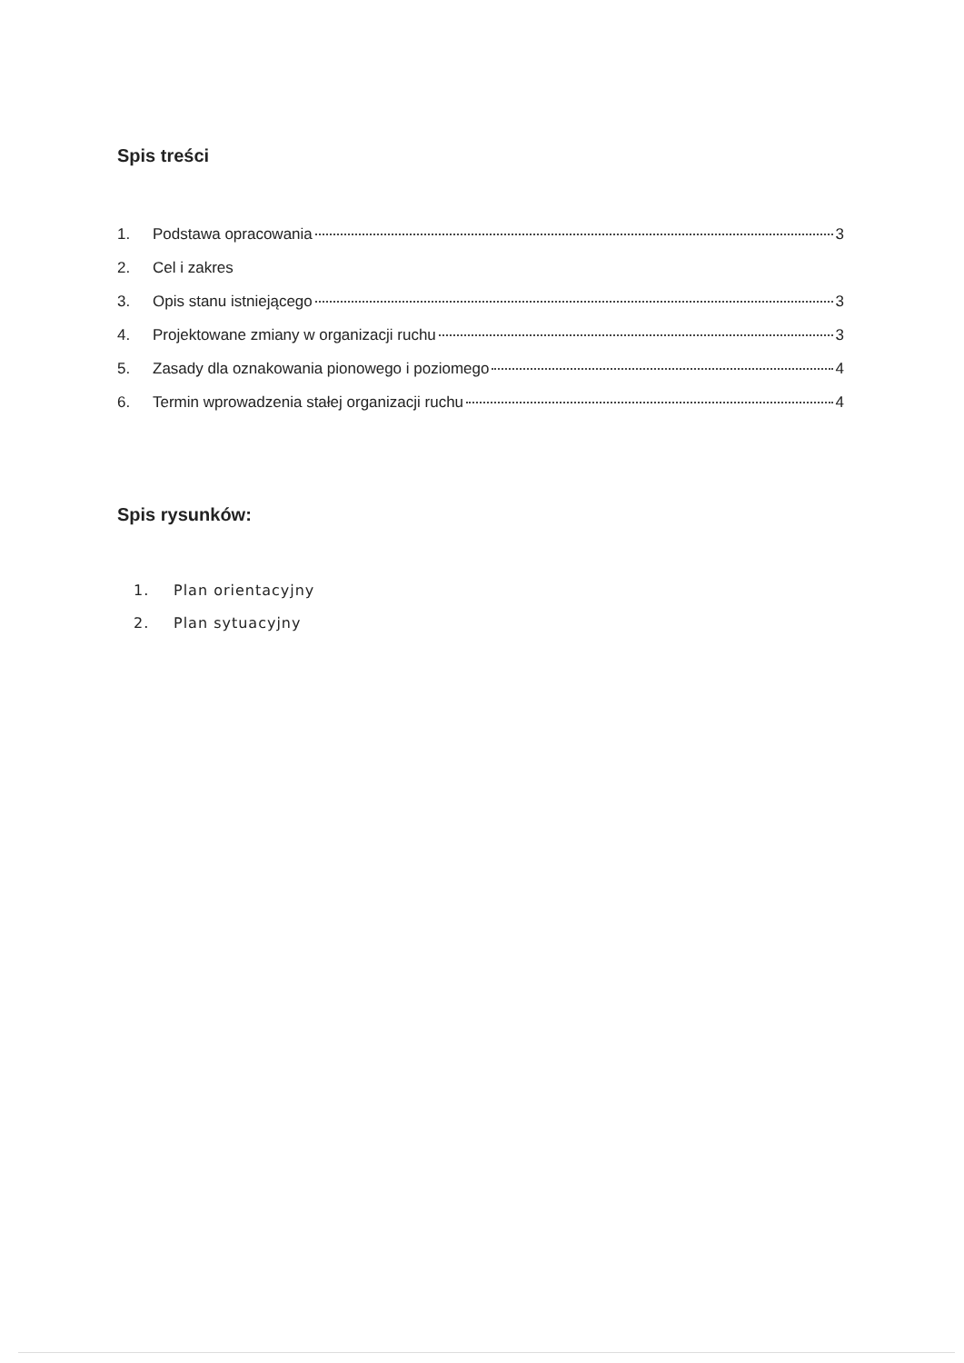Spis treści
1. Podstawa opracowania 3
2. Cel i zakres
3. Opis stanu istniejącego 3
4. Projektowane zmiany w organizacji ruchu 3
5. Zasady dla oznakowania pionowego i poziomego 4
6. Termin wprowadzenia stałej organizacji ruchu 4
Spis rysunków:
1. Plan orientacyjny
2. Plan sytuacyjny